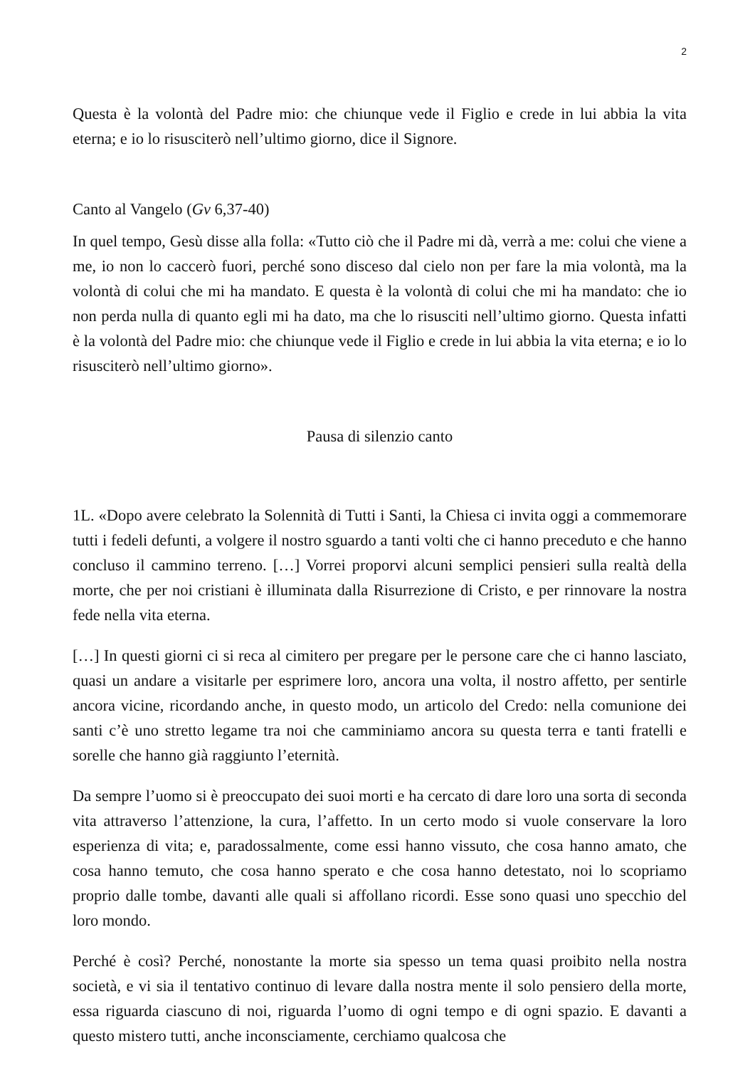2
Questa è la volontà del Padre mio: che chiunque vede il Figlio e crede in lui abbia la vita eterna; e io lo risusciterò nell’ultimo giorno, dice il Signore.
Canto al Vangelo (Gv 6,37-40)
In quel tempo, Gesù disse alla folla: «Tutto ciò che il Padre mi dà, verrà a me: colui che viene a me, io non lo caccerò fuori, perché sono disceso dal cielo non per fare la mia volontà, ma la volontà di colui che mi ha mandato. E questa è la volontà di colui che mi ha mandato: che io non perda nulla di quanto egli mi ha dato, ma che lo risusciti nell’ultimo giorno. Questa infatti è la volontà del Padre mio: che chiunque vede il Figlio e crede in lui abbia la vita eterna; e io lo risusciterò nell’ultimo giorno».
Pausa di silenzio canto
1L. «Dopo avere celebrato la Solennità di Tutti i Santi, la Chiesa ci invita oggi a commemorare tutti i fedeli defunti, a volgere il nostro sguardo a tanti volti che ci hanno preceduto e che hanno concluso il cammino terreno. […] Vorrei proporvi alcuni semplici pensieri sulla realtà della morte, che per noi cristiani è illuminata dalla Risurrezione di Cristo, e per rinnovare la nostra fede nella vita eterna.
[…] In questi giorni ci si reca al cimitero per pregare per le persone care che ci hanno lasciato, quasi un andare a visitarle per esprimere loro, ancora una volta, il nostro affetto, per sentirle ancora vicine, ricordando anche, in questo modo, un articolo del Credo: nella comunione dei santi c’è uno stretto legame tra noi che camminiamo ancora su questa terra e tanti fratelli e sorelle che hanno già raggiunto l’eternità.
Da sempre l’uomo si è preoccupato dei suoi morti e ha cercato di dare loro una sorta di seconda vita attraverso l’attenzione, la cura, l’affetto. In un certo modo si vuole conservare la loro esperienza di vita; e, paradossalmente, come essi hanno vissuto, che cosa hanno amato, che cosa hanno temuto, che cosa hanno sperato e che cosa hanno detestato, noi lo scopriamo proprio dalle tombe, davanti alle quali si affollano ricordi. Esse sono quasi uno specchio del loro mondo.
Perché è così? Perché, nonostante la morte sia spesso un tema quasi proibito nella nostra società, e vi sia il tentativo continuo di levare dalla nostra mente il solo pensiero della morte, essa riguarda ciascuno di noi, riguarda l’uomo di ogni tempo e di ogni spazio. E davanti a questo mistero tutti, anche inconsciamente, cerchiamo qualcosa che